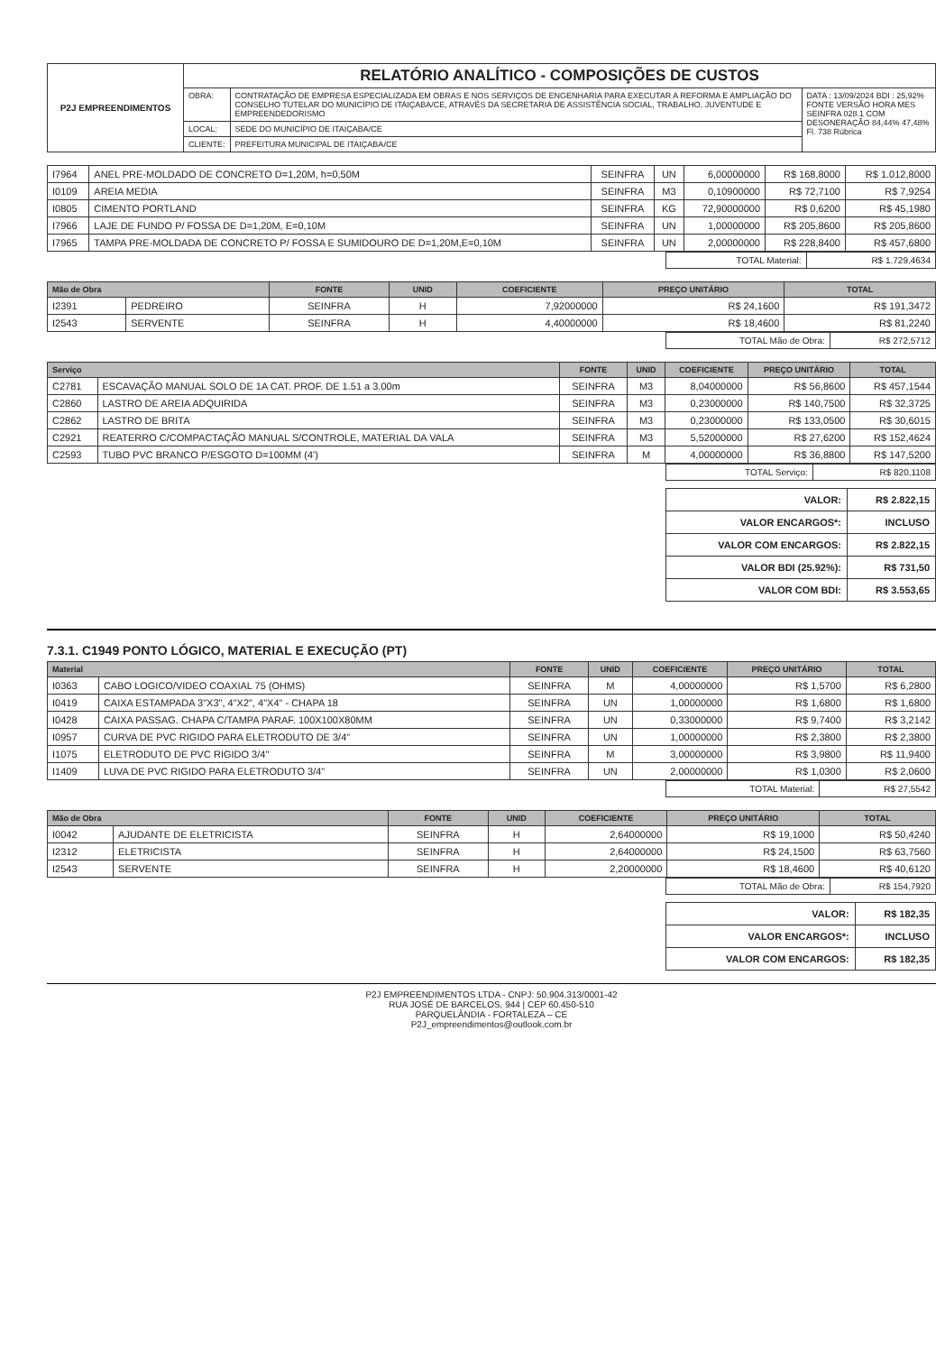| P2J EMPREENDIMENTOS | RELATÓRIO ANALÍTICO - COMPOSIÇÕES DE CUSTOS | | |
| | OBRA: | CONTRATAÇÃO DE EMPRESA ESPECIALIZADA EM OBRAS E NOS SERVIÇOS DE ENGENHARIA PARA EXECUTAR A REFORMA E AMPLIAÇÃO DO CONSELHO TUTELAR DO MUNICÍPIO DE ITAIÇABA/CE, ATRAVÉS DA SECRETARIA DE ASSISTÊNCIA SOCIAL, TRABALHO, JUVENTUDE E EMPREENDEDORISMO | DATA : 13/09/2024 BDI : 25,92% FONTE VERSÃO HORA MES SEINFRA 028.1 COM DESONERAÇÃO 84,44% 47,48% Fl. 738 Rúbrica |
| | LOCAL: | SEDE DO MUNICÍPIO DE ITAIÇABA/CE | |
| | CLIENTE: | PREFEITURA MUNICIPAL DE ITAIÇABA/CE | |
| I7964 | ANEL PRE-MOLDADO DE CONCRETO D=1,20M, h=0,50M | SEINFRA | UN | 6,00000000 | R$ 168,8000 | R$ 1.012,8000 |
| I0109 | AREIA MEDIA | SEINFRA | M3 | 0,10900000 | R$ 72,7100 | R$ 7,9254 |
| I0805 | CIMENTO PORTLAND | SEINFRA | KG | 72,90000000 | R$ 0,6200 | R$ 45,1980 |
| I7966 | LAJE DE FUNDO P/ FOSSA DE D=1,20M, E=0,10M | SEINFRA | UN | 1,00000000 | R$ 205,8600 | R$ 205,8600 |
| I7965 | TAMPA PRE-MOLDADA DE CONCRETO P/ FOSSA E SUMIDOURO DE D=1,20M,E=0,10M | SEINFRA | UN | 2,00000000 | R$ 228,8400 | R$ 457,6800 |
| TOTAL Material: | R$ 1.729,4634 |
| Mão de Obra | | FONTE | UNID | COEFICIENTE | PREÇO UNITÁRIO | TOTAL |
| --- | --- | --- | --- | --- | --- | --- |
| I2391 | PEDREIRO | SEINFRA | H | 7,92000000 | R$ 24,1600 | R$ 191,3472 |
| I2543 | SERVENTE | SEINFRA | H | 4,40000000 | R$ 18,4600 | R$ 81,2240 |
| TOTAL Mão de Obra: | R$ 272,5712 |
| Serviço | | FONTE | UNID | COEFICIENTE | PREÇO UNITÁRIO | TOTAL |
| --- | --- | --- | --- | --- | --- | --- |
| C2781 | ESCAVAÇÃO MANUAL SOLO DE 1A CAT. PROF. DE 1.51 a 3.00m | SEINFRA | M3 | 8,04000000 | R$ 56,8600 | R$ 457,1544 |
| C2860 | LASTRO DE AREIA ADQUIRIDA | SEINFRA | M3 | 0,23000000 | R$ 140,7500 | R$ 32,3725 |
| C2862 | LASTRO DE BRITA | SEINFRA | M3 | 0,23000000 | R$ 133,0500 | R$ 30,6015 |
| C2921 | REATERRO C/COMPACTAÇÃO MANUAL S/CONTROLE, MATERIAL DA VALA | SEINFRA | M3 | 5,52000000 | R$ 27,6200 | R$ 152,4624 |
| C2593 | TUBO PVC BRANCO P/ESGOTO D=100MM (4') | SEINFRA | M | 4,00000000 | R$ 36,8800 | R$ 147,5200 |
| TOTAL Serviço: | R$ 820,1108 |
| VALOR: | R$ 2.822,15 |
| VALOR ENCARGOS*: | INCLUSO |
| VALOR COM ENCARGOS: | R$ 2.822,15 |
| VALOR BDI (25.92%): | R$ 731,50 |
| VALOR COM BDI: | R$ 3.553,65 |
7.3.1. C1949 PONTO LÓGICO, MATERIAL E EXECUÇÃO (PT)
| Material | | FONTE | UNID | COEFICIENTE | PREÇO UNITÁRIO | TOTAL |
| --- | --- | --- | --- | --- | --- | --- |
| I0363 | CABO LOGICO/VIDEO COAXIAL 75 (OHMS) | SEINFRA | M | 4,00000000 | R$ 1,5700 | R$ 6,2800 |
| I0419 | CAIXA ESTAMPADA 3"X3", 4"X2", 4"X4" - CHAPA 18 | SEINFRA | UN | 1,00000000 | R$ 1,6800 | R$ 1,6800 |
| I0428 | CAIXA PASSAG. CHAPA C/TAMPA PARAF. 100X100X80MM | SEINFRA | UN | 0,33000000 | R$ 9,7400 | R$ 3,2142 |
| I0957 | CURVA DE PVC RIGIDO PARA ELETRODUTO DE 3/4" | SEINFRA | UN | 1,00000000 | R$ 2,3800 | R$ 2,3800 |
| I1075 | ELETRODUTO DE PVC RIGIDO 3/4" | SEINFRA | M | 3,00000000 | R$ 3,9800 | R$ 11,9400 |
| I1409 | LUVA DE PVC RIGIDO PARA ELETRODUTO 3/4" | SEINFRA | UN | 2,00000000 | R$ 1,0300 | R$ 2,0600 |
| TOTAL Material: | R$ 27,5542 |
| Mão de Obra | | FONTE | UNID | COEFICIENTE | PREÇO UNITÁRIO | TOTAL |
| --- | --- | --- | --- | --- | --- | --- |
| I0042 | AJUDANTE DE ELETRICISTA | SEINFRA | H | 2,64000000 | R$ 19,1000 | R$ 50,4240 |
| I2312 | ELETRICISTA | SEINFRA | H | 2,64000000 | R$ 24,1500 | R$ 63,7560 |
| I2543 | SERVENTE | SEINFRA | H | 2,20000000 | R$ 18,4600 | R$ 40,6120 |
| TOTAL Mão de Obra: | R$ 154,7920 |
| VALOR: | R$ 182,35 |
| VALOR ENCARGOS*: | INCLUSO |
| VALOR COM ENCARGOS: | R$ 182,35 |
P2J EMPREENDIMENTOS LTDA - CNPJ: 50.904.313/0001-42
RUA JOSÉ DE BARCELOS, 944 | CEP 60.450-510
PARQUELÂNDIA - FORTALEZA – CE
P2J_empreendimentos@outlook.com.br